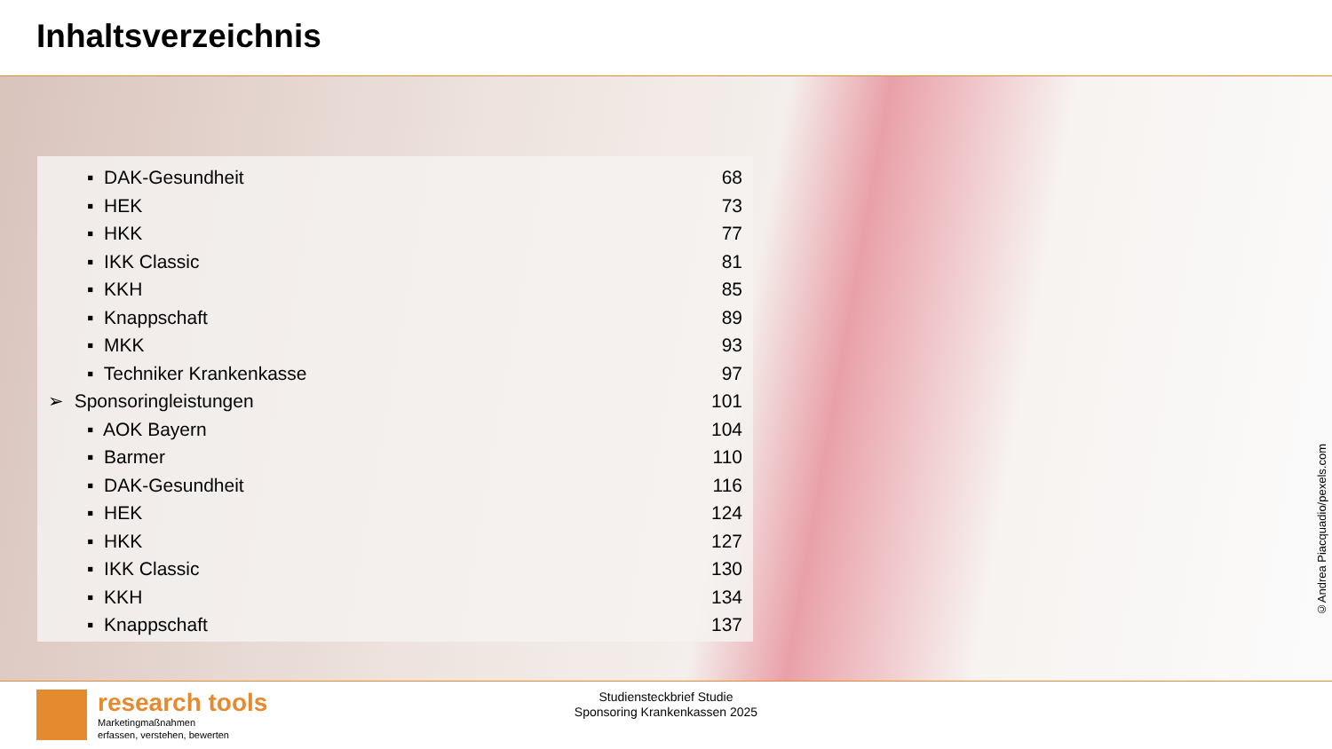Inhaltsverzeichnis
▪ DAK-Gesundheit 68
▪ HEK 73
▪ HKK 77
▪ IKK Classic 81
▪ KKH 85
▪ Knappschaft 89
▪ MKK 93
▪ Techniker Krankenkasse 97
➢ Sponsoringleistungen 101
▪ AOK Bayern 104
▪ Barmer 110
▪ DAK-Gesundheit 116
▪ HEK 124
▪ HKK 127
▪ IKK Classic 130
▪ KKH 134
▪ Knappschaft 137
©Andrea Piacquadio/pexels.com
research tools
Marketingmaßnahmen
erfassen, verstehen, bewerten
Studiensteckbrief Studie
Sponsoring Krankenkassen 2025